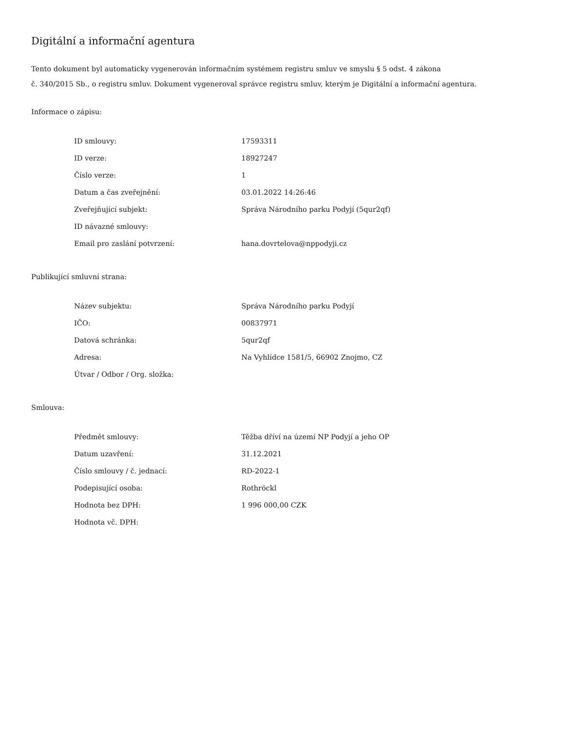Digitální a informační agentura
Tento dokument byl automaticky vygenerován informačním systémem registru smluv ve smyslu § 5 odst. 4 zákona
č. 340/2015 Sb., o registru smluv. Dokument vygeneroval správce registru smluv, kterým je Digitální a informační agentura.
Informace o zápisu:
| ID smlouvy: | 17593311 |
| ID verze: | 18927247 |
| Číslo verze: | 1 |
| Datum a čas zveřejnění: | 03.01.2022 14:26:46 |
| Zveřejňující subjekt: | Správa Národního parku Podyjí (5qur2qf) |
| ID návazné smlouvy: | |
| Email pro zaslání potvrzení: | hana.dovrtelova@nppodyji.cz |
Publikující smluvní strana:
| Název subjektu: | Správa Národního parku Podyjí |
| IČO: | 00837971 |
| Datová schránka: | 5qur2qf |
| Adresa: | Na Vyhlídce 1581/5, 66902 Znojmo, CZ |
| Útvar / Odbor / Org. složka: | |
Smlouva:
| Předmět smlouvy: | Těžba dříví na území NP Podyjí a jeho OP |
| Datum uzavření: | 31.12.2021 |
| Číslo smlouvy / č. jednací: | RD-2022-1 |
| Podepisující osoba: | Rothröckl |
| Hodnota bez DPH: | 1 996 000,00 CZK |
| Hodnota vč. DPH: | |